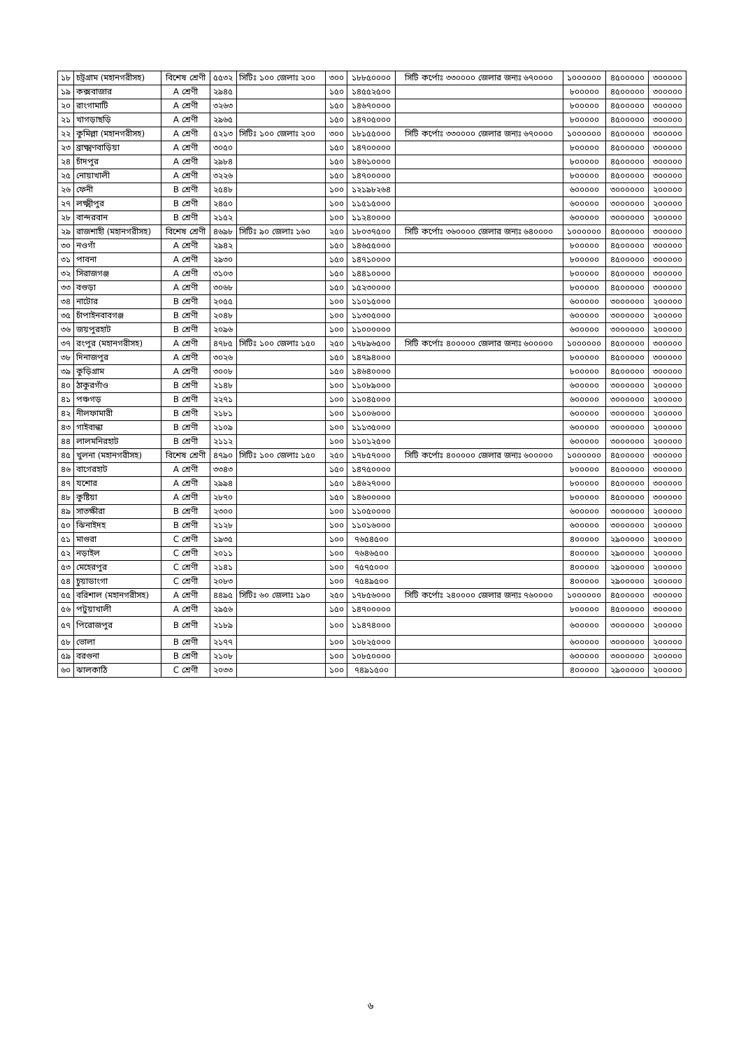| ১৮ | চট্রগ্রাম (মহানগরীসহ) | বিশেষ শ্রেণী | ৫৫৩২ | সিটিঃ ১০০ জেলাঃ ২০০ | ৩০০ | ১৮৮৫০০০০ | সিটি কর্পোঃ ৩৩০০০০ জেলার জন্যঃ ৬৭০০০০ | ১০০০০০০ | ৪৫০০০০০ | ৩০০০০০ |
| ১৯ | কক্সবাজার | A শ্রেণী | ২৯৪৫ | | ১৫০ | ১৪৫৫২৫০০ | | ৮০০০০০ | ৪৫০০০০০ | ৩০০০০০ |
| ২০ | রাংগামাটি | A শ্রেণী | ৩২৬৩ | | ১৫০ | ১৪৬৭০০০০ | | ৮০০০০০ | ৪৫০০০০০ | ৩০০০০০ |
| ২১ | খাগড়াছড়ি | A শ্রেণী | ২৯৬৫ | | ১৫০ | ১৪৭০৫০০০ | | ৮০০০০০ | ৪৫০০০০০ | ৩০০০০০ |
| ২২ | কুমিল্লা (মহানগরীসহ) | A শ্রেণী | ৫২১৩ | সিটিঃ ১০০ জেলাঃ ২০০ | ৩০০ | ১৮১৫৫০০০ | সিটি কর্পোঃ ৩৩০০০০ জেলার জন্যঃ ৬৭০০০০ | ১০০০০০০ | ৪৫০০০০০ | ৩০০০০০ |
| ২৩ | ব্রাক্ষ্মণবাড়িয়া | A শ্রেণী | ৩০৫০ | | ১৫০ | ১৪৭০০০০০ | | ৮০০০০০ | ৪৫০০০০০ | ৩০০০০০ |
| ২৪ | চাঁদপুর | A শ্রেণী | ২৯৮৪ | | ১৫০ | ১৪৬১০০০০ | | ৮০০০০০ | ৪৫০০০০০ | ৩০০০০০ |
| ২৫ | নোয়াখালী | A শ্রেণী | ৩২২৬ | | ১৫০ | ১৪৭০০০০০ | | ৮০০০০০ | ৪৫০০০০০ | ৩০০০০০ |
| ২৬ | ফেনী | B শ্রেণী | ২৫৪৮ | | ১০০ | ১২১৯৮২৬৪ | | ৬০০০০০ | ৩০০০০০০ | ২০০০০০ |
| ২৭ | লক্ষ্মীপুর | B শ্রেণী | ২৪৫০ | | ১০০ | ১১৫১৫০০০ | | ৬০০০০০ | ৩০০০০০০ | ২০০০০০ |
| ২৮ | বান্দরবান | B শ্রেণী | ২১৫২ | | ১০০ | ১১২৪০০০০ | | ৬০০০০০ | ৩০০০০০০ | ২০০০০০ |
| ২৯ | রাজশাহী (মহানগরীসহ) | বিশেষ শ্রেণী | ৪৬৯৮ | সিটিঃ ৯০ জেলাঃ ১৬০ | ২৫০ | ১৮০৩৭৫০০ | সিটি কর্পোঃ ৩৬০০০০ জেলার জন্যঃ ৬৪০০০০ | ১০০০০০০ | ৪৫০০০০০ | ৩০০০০০ |
| ৩০ | নওগাঁ | A শ্রেণী | ২৯৪২ | | ১৫০ | ১৪৬৫৫০০০ | | ৮০০০০০ | ৪৫০০০০০ | ৩০০০০০ |
| ৩১ | পাবনা | A শ্রেণী | ২৯৩০ | | ১৫০ | ১৪৭১০০০০ | | ৮০০০০০ | ৪৫০০০০০ | ৩০০০০০ |
| ৩২ | সিরাজগঞ্জ | A শ্রেণী | ৩১০৩ | | ১৫০ | ১৪৪১০০০০ | | ৮০০০০০ | ৪৫০০০০০ | ৩০০০০০ |
| ৩৩ | বগুড়া | A শ্রেণী | ৩০৬৮ | | ১৫০ | ১৫২৩০০০০ | | ৮০০০০০ | ৪৫০০০০০ | ৩০০০০০ |
| ৩৪ | নাটোর | B শ্রেণী | ২০৫৫ | | ১০০ | ১১০১৫০০০ | | ৬০০০০০ | ৩০০০০০০ | ২০০০০০ |
| ৩৫ | চাঁপাইনবাবগঞ্জ | B শ্রেণী | ২০৪৮ | | ১০০ | ১১৩০৫০০০ | | ৬০০০০০ | ৩০০০০০০ | ২০০০০০ |
| ৩৬ | জয়পুরহাট | B শ্রেণী | ২০৯৬ | | ১০০ | ১১০০০০০০ | | ৬০০০০০ | ৩০০০০০০ | ২০০০০০ |
| ৩৭ | রংপুর (মহানগরীসহ) | A শ্রেণী | ৪৭৮৫ | সিটিঃ ১০০ জেলাঃ ১৫০ | ২৫০ | ১৭৮৯৬৫০০ | সিটি কর্পোঃ ৪০০০০০ জেলার জন্যঃ ৬০০০০০ | ১০০০০০০ | ৪৫০০০০০ | ৩০০০০০ |
| ৩৮ | দিনাজপুর | A শ্রেণী | ৩০২৬ | | ১৫০ | ১৪৭৯৪০০০ | | ৮০০০০০ | ৪৫০০০০০ | ৩০০০০০ |
| ৩৯ | কুড়িগ্রাম | A শ্রেণী | ৩০০৮ | | ১৫০ | ১৪৬৪০০০০ | | ৮০০০০০ | ৪৫০০০০০ | ৩০০০০০ |
| ৪০ | ঠাকুরগাঁও | B শ্রেণী | ২১৪৮ | | ১০০ | ১১০৮৯০০০ | | ৬০০০০০ | ৩০০০০০০ | ২০০০০০ |
| ৪১ | পঞ্চগড় | B শ্রেণী | ২২৭১ | | ১০০ | ১১০৪৫০০০ | | ৬০০০০০ | ৩০০০০০০ | ২০০০০০ |
| ৪২ | নীলফামারী | B শ্রেণী | ২১৮১ | | ১০০ | ১১০০৬০০০ | | ৬০০০০০ | ৩০০০০০০ | ২০০০০০ |
| ৪৩ | গাইবান্ধা | B শ্রেণী | ২১০৯ | | ১০০ | ১১১৩৫০০০ | | ৬০০০০০ | ৩০০০০০০ | ২০০০০০ |
| ৪৪ | লালমনিরহাট | B শ্রেণী | ২১১২ | | ১০০ | ১১০১২৫০০ | | ৬০০০০০ | ৩০০০০০০ | ২০০০০০ |
| ৪৫ | খুলনা (মহানগরীসহ) | বিশেষ শ্রেণী | ৪৭৯০ | সিটিঃ ১০০ জেলাঃ ১৫০ | ২৫০ | ১৭৮৫৭০০০ | সিটি কর্পোঃ ৪০০০০০ জেলার জন্যঃ ৬০০০০০ | ১০০০০০০ | ৪৫০০০০০ | ৩০০০০০ |
| ৪৬ | বাগেরহাট | A শ্রেণী | ৩৩৪৩ | | ১৫০ | ১৪৭৫০০০০ | | ৮০০০০০ | ৪৫০০০০০ | ৩০০০০০ |
| ৪৭ | যশোর | A শ্রেণী | ২৯৯৪ | | ১৫০ | ১৪৬২৭০০০ | | ৮০০০০০ | ৪৫০০০০০ | ৩০০০০০ |
| ৪৮ | কুষ্টিয়া | A শ্রেণী | ২৮৭০ | | ১৫০ | ১৪৬০০০০০ | | ৮০০০০০ | ৪৫০০০০০ | ৩০০০০০ |
| ৪৯ | সাতক্ষীরা | B শ্রেণী | ২৩০০ | | ১০০ | ১১০৫০০০০ | | ৬০০০০০ | ৩০০০০০০ | ২০০০০০ |
| ৫০ | ঝিনাইদহ | B শ্রেণী | ২১২৮ | | ১০০ | ১১০১৬০০০ | | ৬০০০০০ | ৩০০০০০০ | ২০০০০০ |
| ৫১ | মাগুরা | C শ্রেণী | ১৯৩৫ | | ১০০ | ৭৬৫৪৫০০ | | ৪০০০০০ | ২৯০০০০০ | ২০০০০০ |
| ৫২ | নড়াইল | C শ্রেণী | ২০১১ | | ১০০ | ৭৬৪৬৫০০ | | ৪০০০০০ | ২৯০০০০০ | ২০০০০০ |
| ৫৩ | মেহেরপুর | C শ্রেণী | ২১৪১ | | ১০০ | ৭৫৭৫০০০ | | ৪০০০০০ | ২৯০০০০০ | ২০০০০০ |
| ৫৪ | চুয়াডাংগা | C শ্রেণী | ২০৮৩ | | ১০০ | ৭৫৪৯৫০০ | | ৪০০০০০ | ২৯০০০০০ | ২০০০০০ |
| ৫৫ | বরিশাল (মহানগরীসহ) | A শ্রেণী | ৪৪৯৫ | সিটিঃ ৬০ জেলাঃ ১৯০ | ২৫০ | ১৭৮৫৬০০০ | সিটি কর্পোঃ ২৪০০০০ জেলার জন্যঃ ৭৬০০০০ | ১০০০০০০ | ৪৫০০০০০ | ৩০০০০০ |
| ৫৬ | পটুয়াখালী | A শ্রেণী | ২৯৫৬ | | ১৫০ | ১৪৭০০০০০ | | ৮০০০০০ | ৪৫০০০০০ | ৩০০০০০ |
| ৫৭ | পিরোজপুর | B শ্রেণী | ২১৮৯ | | ১০০ | ১১৪৭৪০০০ | | ৬০০০০০ | ৩০০০০০০ | ২০০০০০ |
| ৫৮ | ভোলা | B শ্রেণী | ২১৭৭ | | ১০০ | ১০৮২৫০০০ | | ৬০০০০০ | ৩০০০০০০ | ২০০০০০ |
| ৫৯ | বরগুনা | B শ্রেণী | ২১০৮ | | ১০০ | ১০৮৫০০০০ | | ৬০০০০০ | ৩০০০০০০ | ২০০০০০ |
| ৬০ | ঝালকাঠি | C শ্রেণী | ২০৩৩ | | ১০০ | ৭৪৯১৫০০ | | ৪০০০০০ | ২৯০০০০০ | ২০০০০০ |
৬